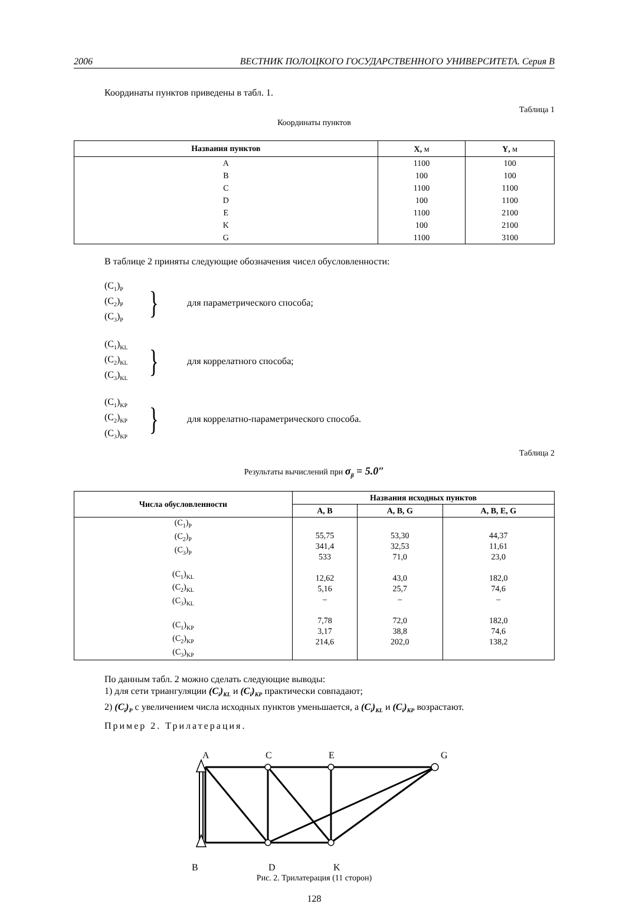2006 ВЕСТНИК ПОЛОЦКОГО ГОСУДАРСТВЕННОГО УНИВЕРСИТЕТА. Серия В
Координаты пунктов приведены в табл. 1.
Таблица 1
Координаты пунктов
| Названия пунктов | X , м | Y , м |
| --- | --- | --- |
| A | 1100 | 100 |
| B | 100 | 100 |
| C | 1100 | 1100 |
| D | 100 | 1100 |
| E | 1100 | 2100 |
| K | 100 | 2100 |
| G | 1100 | 3100 |
В таблице 2 приняты следующие обозначения чисел обусловленности:
(C<sub>1</sub>)<sub>P</sub>
(C<sub>2</sub>)<sub>P</sub>
(C<sub>3</sub>)<sub>P</sub>
}
для параметрического способа;
(C<sub>1</sub>)<sub>KL</sub>
(C<sub>2</sub>)<sub>KL</sub>
(C<sub>3</sub>)<sub>KL</sub>
}
для коррелатного способа;
(C<sub>1</sub>)<sub>KP</sub>
(C<sub>2</sub>)<sub>KP</sub>
(C<sub>3</sub>)<sub>KP</sub>
}
для коррелатно-параметрического способа.
Таблица 2
Результаты вычислений при σ<sub>β</sub> = 5.0″
| Числа обусловленности | Названия исходных пунктов | | |
| --- | --- | --- | --- |
| | A, B | A, B, G | A, B, E, G |
| (C<sub>1</sub>)<sub>P</sub> (C<sub>2</sub>)<sub>P</sub> (C<sub>3</sub>)<sub>P</sub> (C<sub>1</sub>)<sub>KL</sub> (C<sub>2</sub>)<sub>KL</sub> (C<sub>3</sub>)<sub>KL</sub> (C<sub>1</sub>)<sub>KP</sub> (C<sub>2</sub>)<sub>KP</sub> (C<sub>3</sub>)<sub>KP</sub> | 55,75 341,4 533 12,62 5,16 – 7,78 3,17 214,6 | 53,30 32,53 71,0 43,0 25,7 – 72,0 38,8 202,0 | 44,37 11,61 23,0 182,0 74,6 – 182,0 74,6 138,2 |
По данным табл. 2 можно сделать следующие выводы:
1) для сети триангуляции (C<sub>i</sub>)<sub>KL</sub> и (C<sub>i</sub>)<sub>KP</sub> практически совпадают;
2) (C<sub>i</sub>)<sub>P</sub> с увеличением числа исходных пунктов уменьшается, а (C<sub>i</sub>)<sub>KL</sub> и (C<sub>i</sub>)<sub>KP</sub> возрастают.
Пример 2. Трилатерация.
A
C
E
G
B
D
K
Рис. 2. Трилатерация (11 сторон)
128